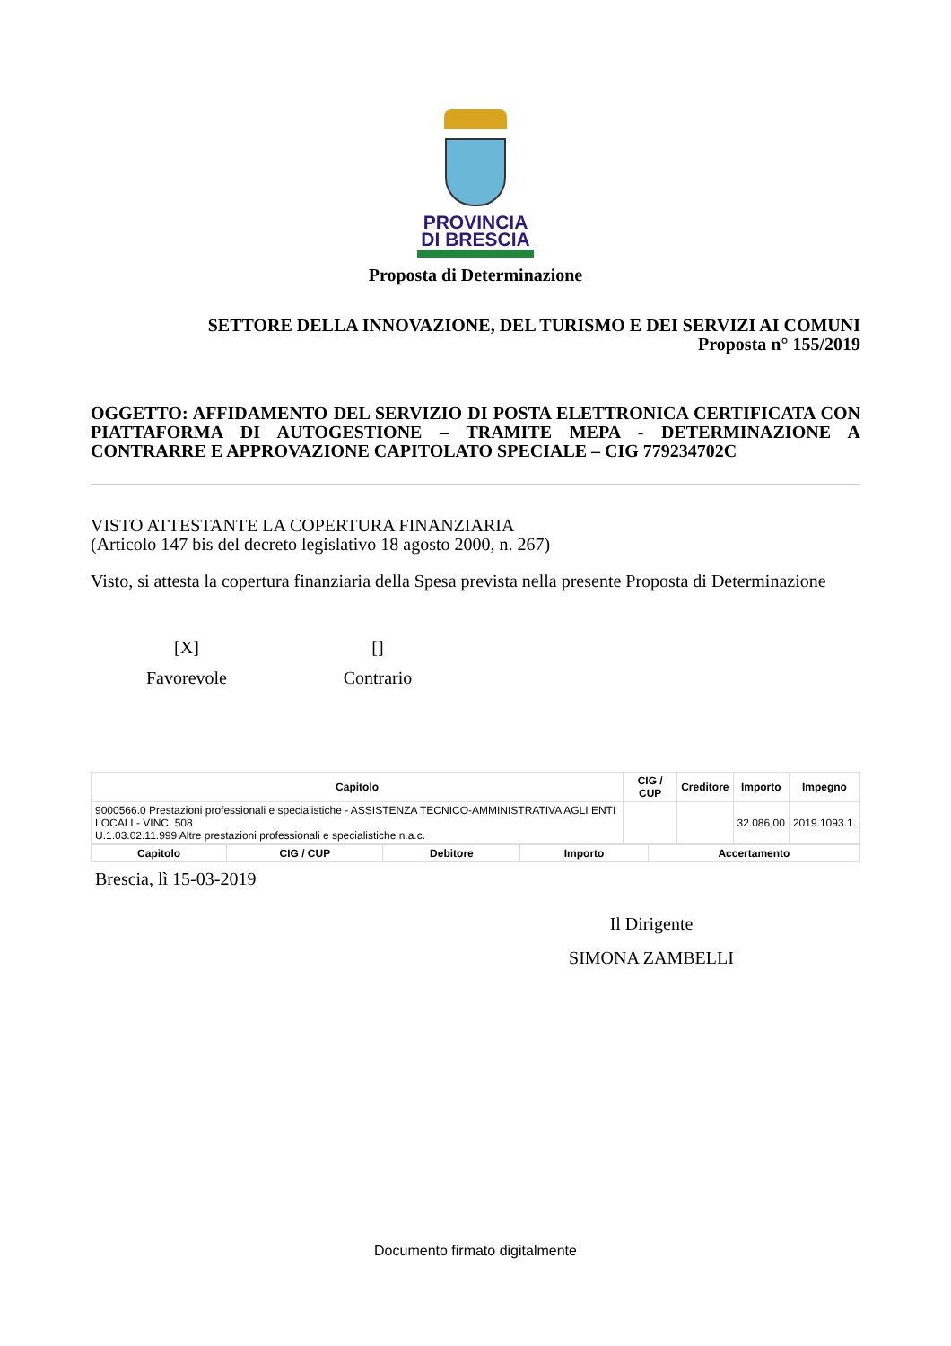PROVINCIA
DI BRESCIA
Proposta di Determinazione
SETTORE DELLA INNOVAZIONE, DEL TURISMO E DEI SERVIZI AI COMUNI
Proposta n° 155/2019
OGGETTO: AFFIDAMENTO DEL SERVIZIO DI POSTA ELETTRONICA CERTIFICATA CON PIATTAFORMA DI AUTOGESTIONE – TRAMITE MEPA - DETERMINAZIONE A CONTRARRE E APPROVAZIONE CAPITOLATO SPECIALE – CIG 779234702C
VISTO ATTESTANTE LA COPERTURA FINANZIARIA
(Articolo 147 bis del decreto legislativo 18 agosto 2000, n. 267)
Visto, si attesta la copertura finanziaria della Spesa prevista nella presente Proposta di Determinazione
[X]
Favorevole
[]
Contrario
| Capitolo | CIG / CUP | Creditore | Importo | Impegno |
| --- | --- | --- | --- | --- |
| 9000566.0 Prestazioni professionali e specialistiche - ASSISTENZA TECNICO-AMMINISTRATIVA AGLI ENTI LOCALI - VINC. 508 U.1.03.02.11.999 Altre prestazioni professionali e specialistiche n.a.c. | | | 32.086,00 | 2019.1093.1. |
| Capitolo | CIG / CUP | Debitore | Importo | Accertamento |
| --- | --- | --- | --- | --- |
Brescia, lì 15-03-2019
Il Dirigente
SIMONA ZAMBELLI
Documento firmato digitalmente